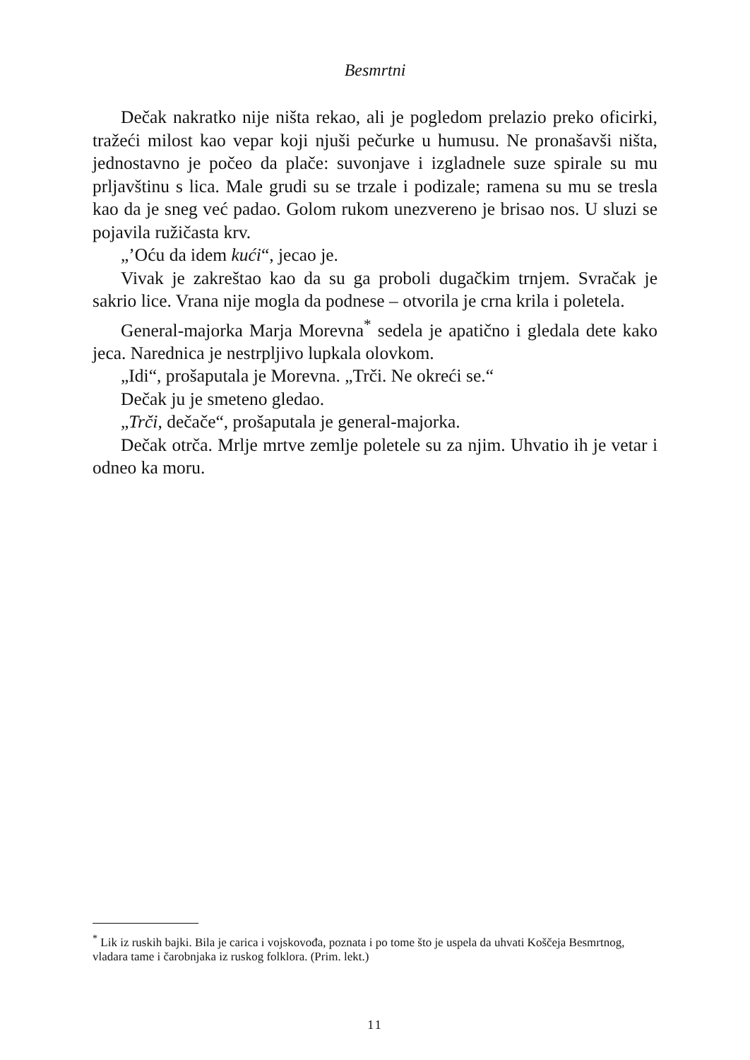Besmrtni
Dečak nakratko nije ništa rekao, ali je pogledom prelazio preko oficirki, tražeći milost kao vepar koji njuši pečurke u humusu. Ne pronašavši ništa, jednostavno je počeo da plače: suvonjave i izgladnele suze spirale su mu prljavštinu s lica. Male grudi su se trzale i podizale; ramena su mu se tresla kao da je sneg već padao. Golom rukom unezvereno je brisao nos. U sluzi se pojavila ružičasta krv.
„’Oću da idem kući“, jecao je.
Vivak je zakreštao kao da su ga proboli dugačkim trnjem. Svračak je sakrio lice. Vrana nije mogla da podnese – otvorila je crna krila i poletela.
General-majorka Marja Morevna<sup>*</sup> sedela je apatično i gledala dete kako jeca. Narednica je nestrpljivo lupkala olovkom.
„Idi“, prošaputala je Morevna. „Trči. Ne okreći se.“
Dečak ju je smeteno gledao.
„Trči, dečače“, prošaputala je general-majorka.
Dečak otrča. Mrlje mrtve zemlje poletele su za njim. Uhvatio ih je vetar i odneo ka moru.
<sup>*</sup> Lik iz ruskih bajki. Bila je carica i vojskovođa, poznata i po tome što je uspela da uhvati Koščeja Besmrtnog, vladara tame i čarobnjaka iz ruskog folklora. (Prim. lekt.)
11